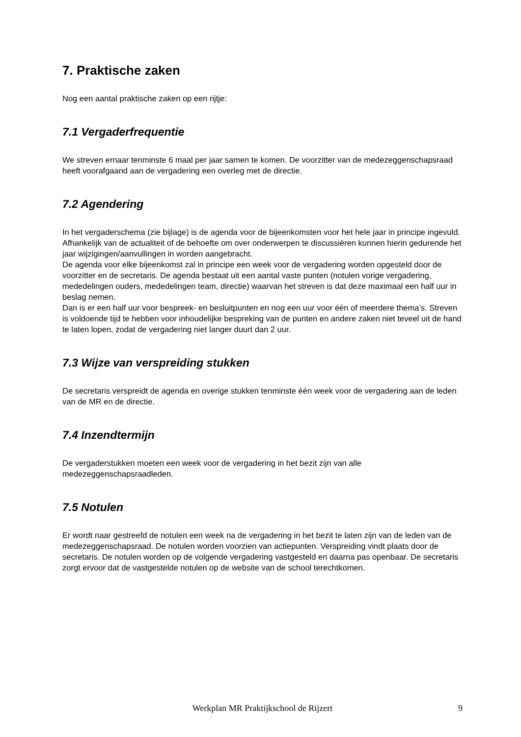7. Praktische zaken
Nog een aantal praktische zaken op een rijtje:
7.1 Vergaderfrequentie
We streven ernaar tenminste 6 maal per jaar samen te komen. De voorzitter van de medezeggenschapsraad heeft voorafgaand aan de vergadering een overleg met de directie.
7.2 Agendering
In het vergaderschema (zie bijlage) is de agenda voor de bijeenkomsten voor het hele jaar in principe ingevuld. Afhankelijk van de actualiteit of de behoefte om over onderwerpen te discussiëren kunnen hierin gedurende het jaar wijzigingen/aanvullingen in worden aangebracht.
De agenda voor elke bijeenkomst zal in principe een week voor de vergadering worden opgesteld door de voorzitter en de secretaris. De agenda bestaat uit een aantal vaste punten (notulen vorige vergadering, mededelingen ouders, mededelingen team, directie) waarvan het streven is dat deze maximaal een half uur in beslag nemen.
Dan is er een half uur voor bespreek- en besluitpunten en nog een uur voor één of meerdere thema’s. Streven is voldoende tijd te hebben voor inhoudelijke bespreking van de punten en andere zaken niet teveel uit de hand te laten lopen, zodat de vergadering niet langer duurt dan 2 uur.
7.3 Wijze van verspreiding stukken
De secretaris verspreidt de agenda en overige stukken tenminste één week voor de vergadering aan de leden van de MR en de directie.
7.4 Inzendtermijn
De vergaderstukken moeten een week voor de vergadering in het bezit zijn van alle medezeggenschapsraadleden.
7.5 Notulen
Er wordt naar gestreefd de notulen een week na de vergadering in het bezit te laten zijn van de leden van de medezeggenschapsraad. De notulen worden voorzien van actiepunten. Verspreiding vindt plaats door de secretaris. De notulen worden op de volgende vergadering vastgesteld en daarna pas openbaar. De secretaris zorgt ervoor dat de vastgestelde notulen op de website van de school terechtkomen.
Werkplan MR Praktijkschool de Rijzert
9